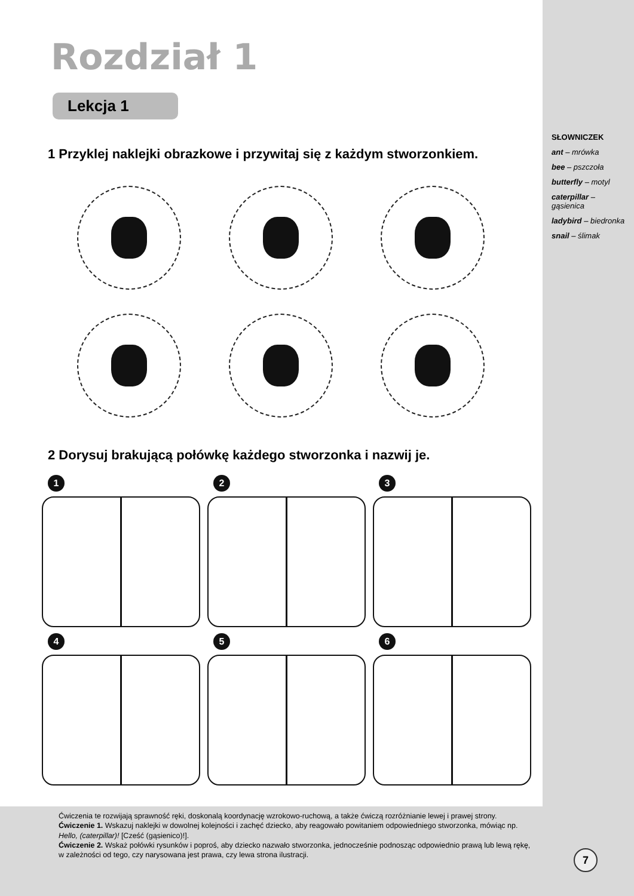Rozdział 1
Lekcja 1
1 Przyklej naklejki obrazkowe i przywitaj się z każdym stworzonkiem.
2 Dorysuj brakującą połówkę każdego stworzonka i nazwij je.
1
2
3
4
5
6
SŁOWNICZEK
ant – mrówka
bee – pszczoła
butterfly – motyl
caterpillar – gąsienica
ladybird – biedronka
snail – ślimak
Ćwiczenia te rozwijają sprawność ręki, doskonalą koordynację wzrokowo-ruchową, a także ćwiczą rozróżnianie lewej i prawej strony.
Ćwiczenie 1. Wskazuj naklejki w dowolnej kolejności i zachęć dziecko, aby reagowało powitaniem odpowiedniego stworzonka, mówiąc np. Hello, (caterpillar)! [Cześć (gąsienico)!].
Ćwiczenie 2. Wskaż połówki rysunków i poproś, aby dziecko nazwało stworzonka, jednocześnie podnosząc odpowiednio prawą lub lewą rękę, w zależności od tego, czy narysowana jest prawa, czy lewa strona ilustracji.
7